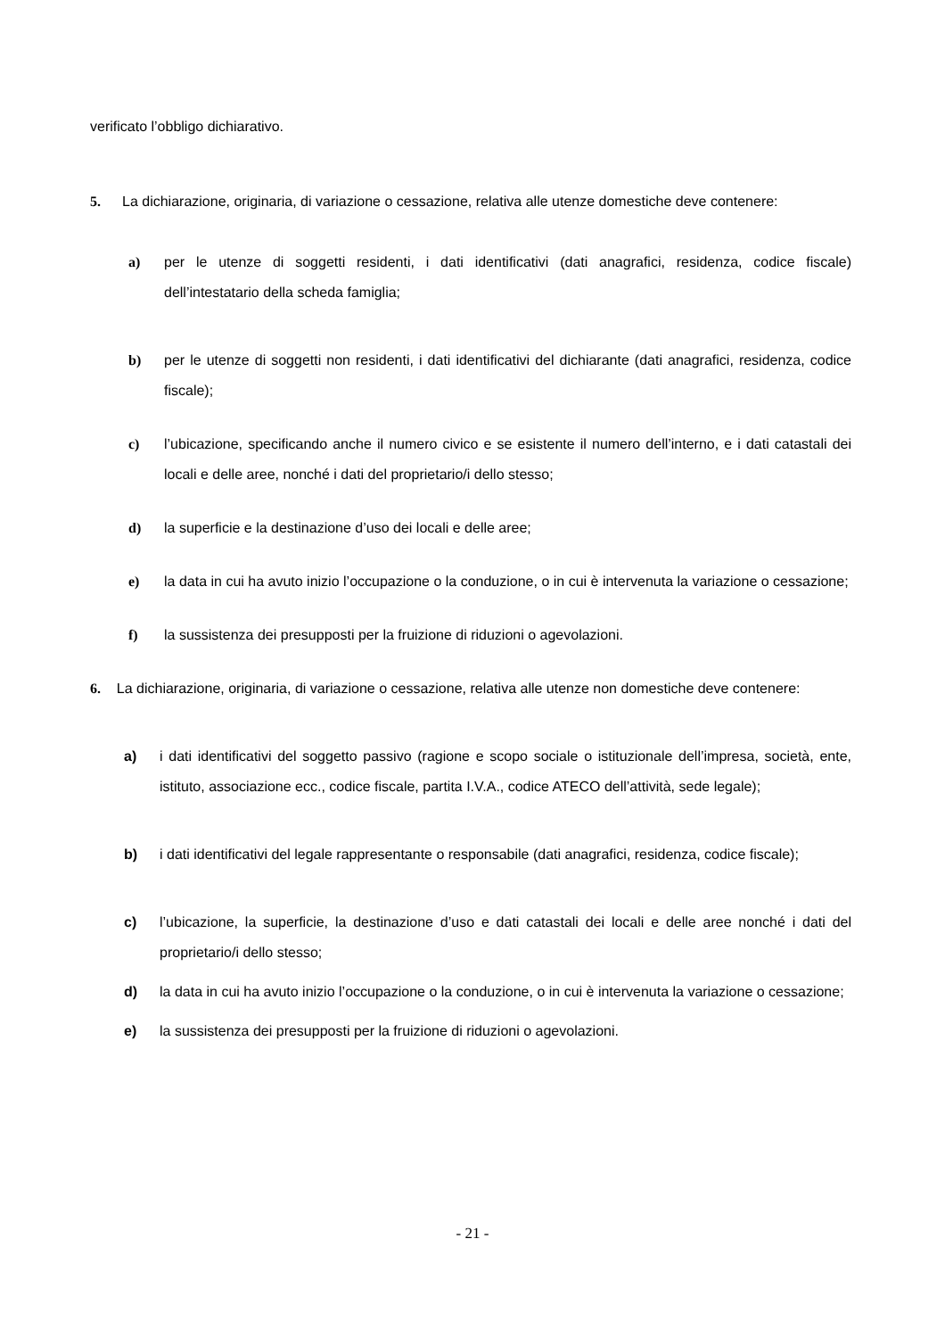verificato l’obbligo dichiarativo.
5. La dichiarazione, originaria, di variazione o cessazione, relativa alle utenze domestiche deve contenere:
a) per le utenze di soggetti residenti, i dati identificativi (dati anagrafici, residenza, codice fiscale) dell’intestatario della scheda famiglia;
b) per le utenze di soggetti non residenti, i dati identificativi del dichiarante (dati anagrafici, residenza, codice fiscale);
c) l’ubicazione, specificando anche il numero civico e se esistente il numero dell’interno, e i dati catastali dei locali e delle aree, nonché i dati del proprietario/i dello stesso;
d) la superficie e la destinazione d’uso dei locali e delle aree;
e) la data in cui ha avuto inizio l’occupazione o la conduzione, o in cui è intervenuta la variazione o cessazione;
f) la sussistenza dei presupposti per la fruizione di riduzioni o agevolazioni.
6. La dichiarazione, originaria, di variazione o cessazione, relativa alle utenze non domestiche deve contenere:
a) i dati identificativi del soggetto passivo (ragione e scopo sociale o istituzionale dell’impresa, società, ente, istituto, associazione ecc., codice fiscale, partita I.V.A., codice ATECO dell’attività, sede legale);
b) i dati identificativi del legale rappresentante o responsabile (dati anagrafici, residenza, codice fiscale);
c) l’ubicazione, la superficie, la destinazione d’uso e dati catastali dei locali e delle aree nonché i dati del proprietario/i dello stesso;
d) la data in cui ha avuto inizio l’occupazione o la conduzione, o in cui è intervenuta la variazione o cessazione;
e) la sussistenza dei presupposti per la fruizione di riduzioni o agevolazioni.
- 21 -